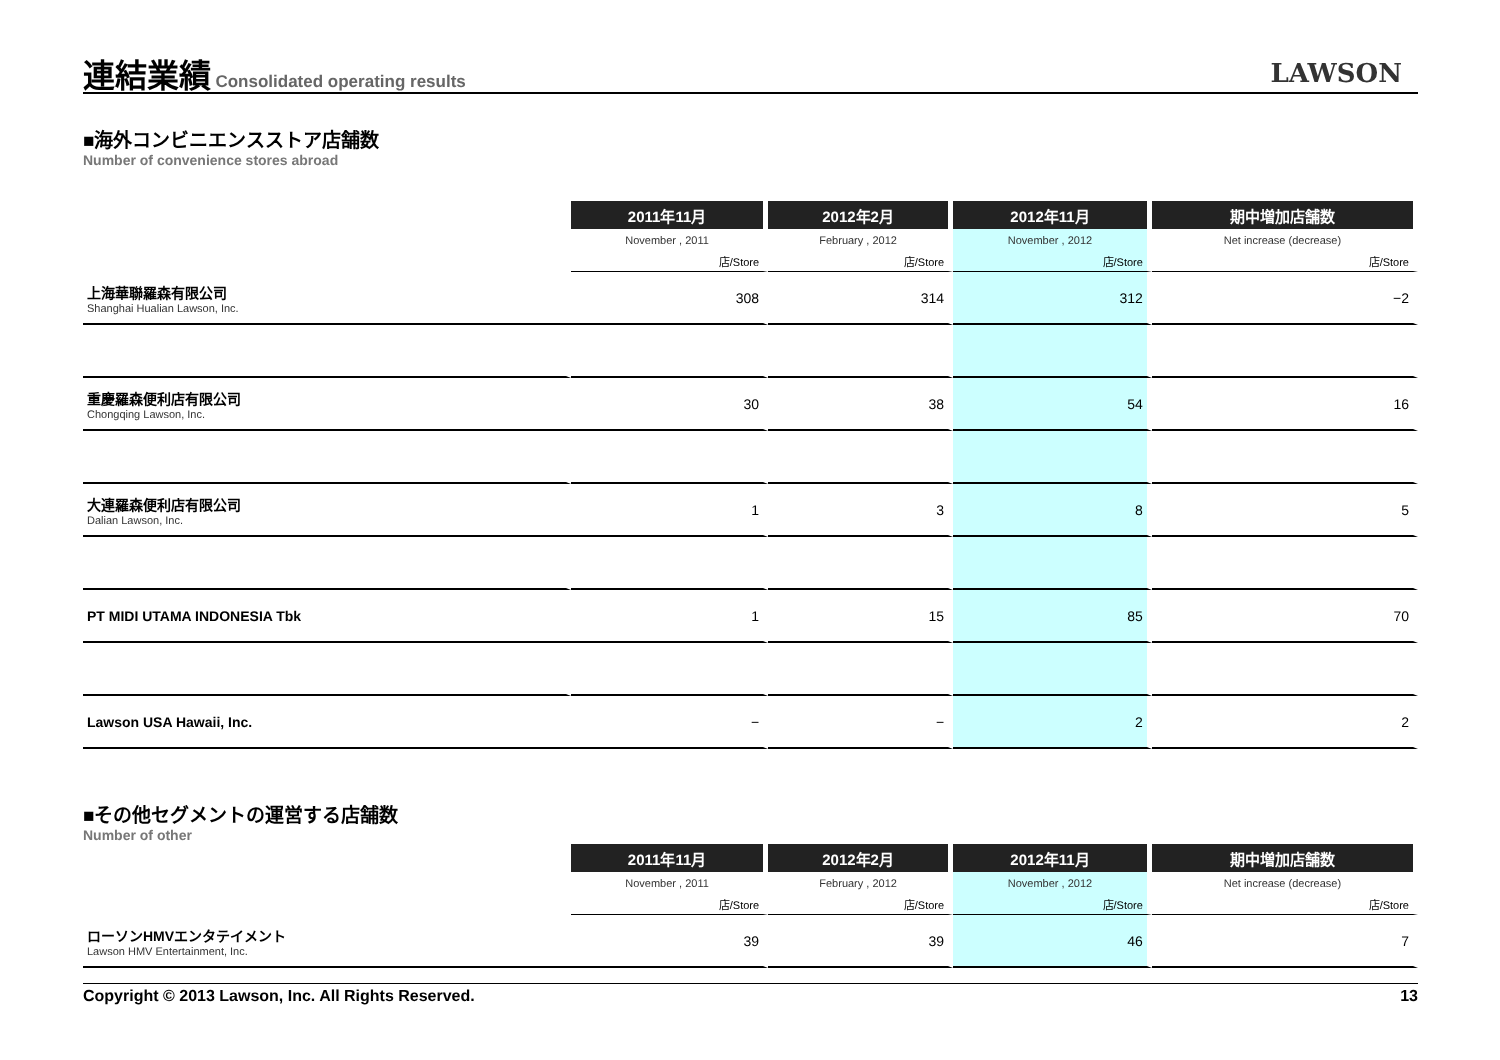連結業績
Consolidated operating results
LAWSON
■海外コンビニエンスストア店舗数
Number of convenience stores abroad
| | 2011年11月 | 2012年2月 | 2012年11月 | 期中増加店舗数 |
| | November , 2011 | February , 2012 | November , 2012 | Net increase (decrease) |
| | 店/Store | 店/Store | 店/Store | 店/Store |
| 上海華聯羅森有限公司 Shanghai Hualian Lawson, Inc. | 308 | 314 | 312 | −2 |
| 重慶羅森便利店有限公司 Chongqing Lawson, Inc. | 30 | 38 | 54 | 16 |
| 大連羅森便利店有限公司 Dalian Lawson, Inc. | 1 | 3 | 8 | 5 |
| PT MIDI UTAMA INDONESIA Tbk | 1 | 15 | 85 | 70 |
| Lawson USA Hawaii, Inc. | − | − | 2 | 2 |
■その他セグメントの運営する店舗数
Number of other
| | 2011年11月 | 2012年2月 | 2012年11月 | 期中増加店舗数 |
| | November , 2011 | February , 2012 | November , 2012 | Net increase (decrease) |
| | 店/Store | 店/Store | 店/Store | 店/Store |
| ローソンHMVエンタテイメント Lawson HMV Entertainment, Inc. | 39 | 39 | 46 | 7 |
Copyright © 2013 Lawson, Inc. All Rights Reserved. 13